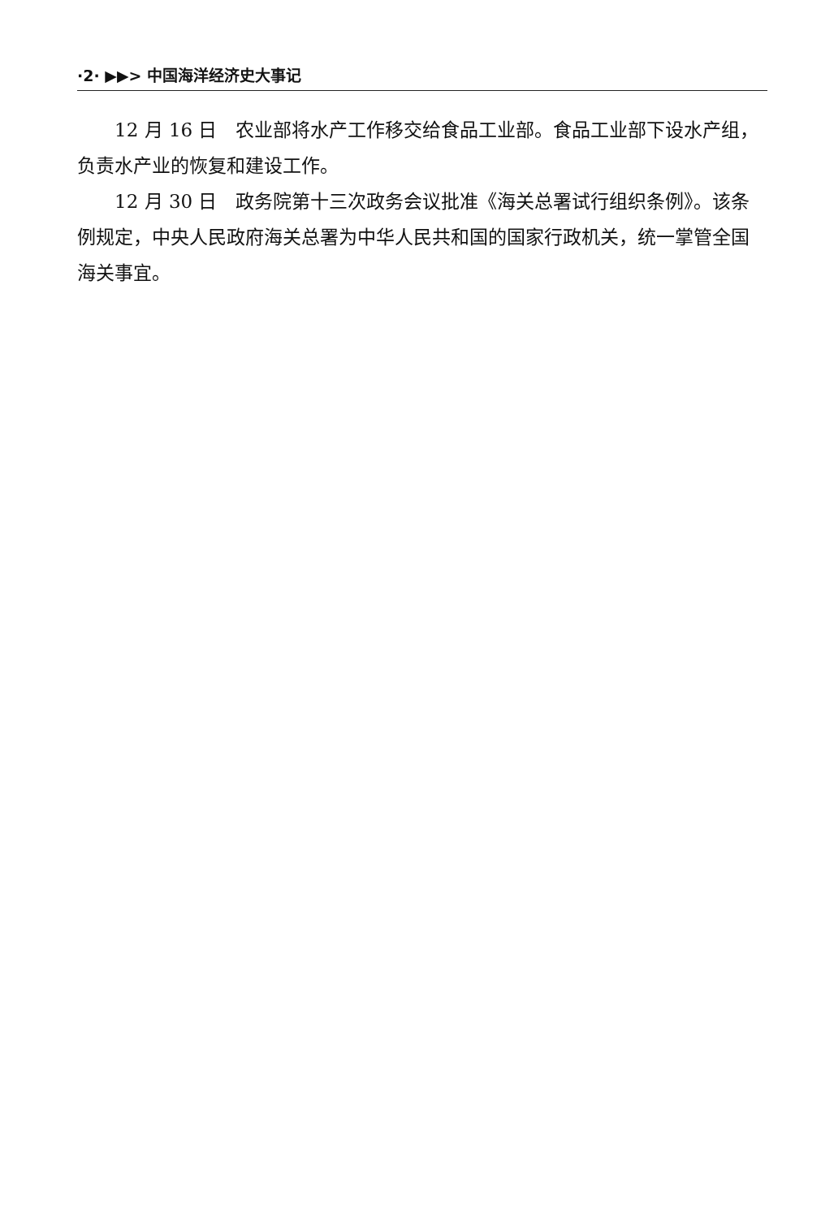·2· ▶▶> 中国海洋经济史大事记
12 月 16 日　农业部将水产工作移交给食品工业部。食品工业部下设水产组，负责水产业的恢复和建设工作。
12 月 30 日　政务院第十三次政务会议批准《海关总署试行组织条例》。该条例规定，中央人民政府海关总署为中华人民共和国的国家行政机关，统一掌管全国海关事宜。